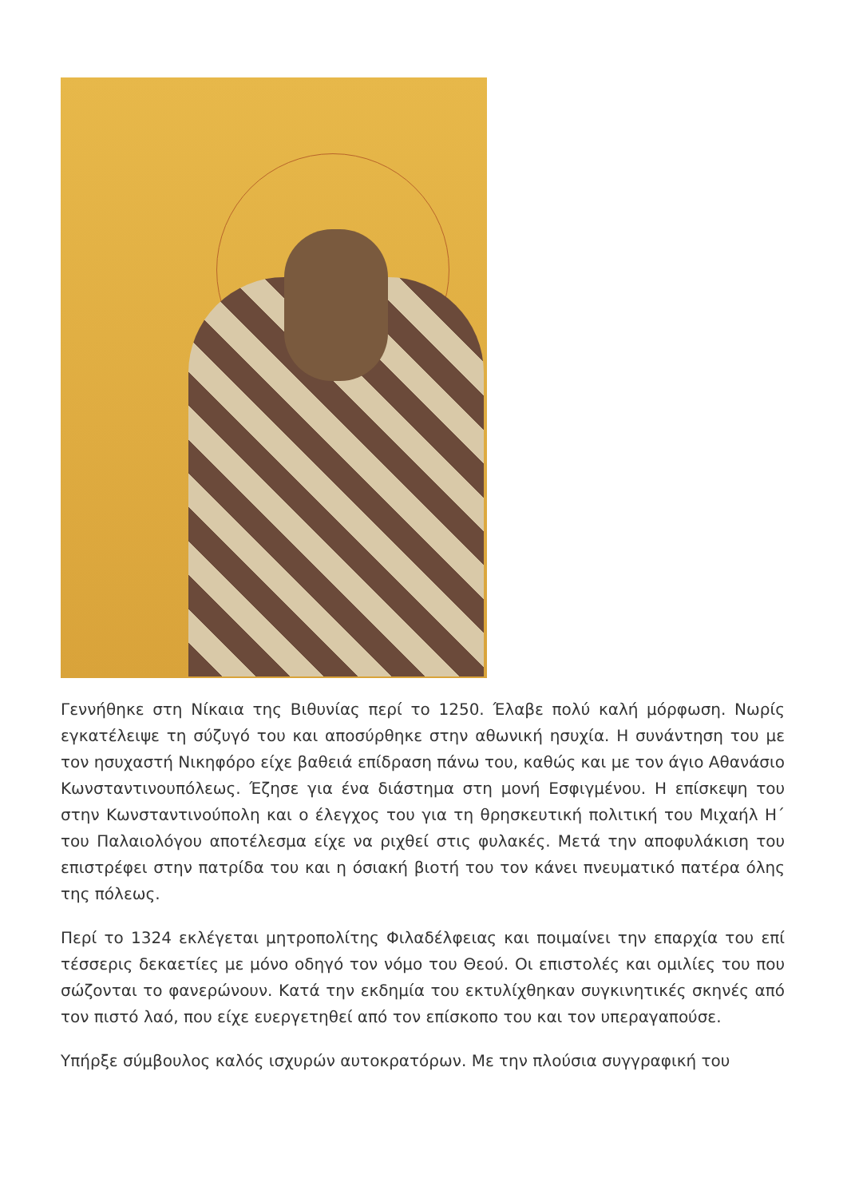Γεννήθηκε στη Νίκαια της Βιθυνίας περί το 1250. Έλαβε πολύ καλή μόρφωση. Νωρίς εγκατέλειψε τη σύζυγό του και αποσύρθηκε στην αθωνική ησυχία. Η συνάντηση του με τον ησυχαστή Νικηφόρο είχε βαθειά επίδραση πάνω του, καθώς και με τον άγιο Αθανάσιο Κωνσταντινουπόλεως. Έζησε για ένα διάστημα στη μονή Εσφιγμένου. Η επίσκεψη του στην Κωνσταντινούπολη και ο έλεγχος του για τη θρησκευτική πολιτική του Μιχαήλ Η΄ του Παλαιολόγου αποτέλεσμα είχε να ριχθεί στις φυλακές. Μετά την αποφυλάκιση του επιστρέφει στην πατρίδα του και η όσιακή βιοτή του τον κάνει πνευματικό πατέρα όλης της πόλεως.
Περί το 1324 εκλέγεται μητροπολίτης Φιλαδέλφειας και ποιμαίνει την επαρχία του επί τέσσερις δεκαετίες με μόνο οδηγό τον νόμο του Θεού. Οι επιστολές και ομιλίες του που σώζονται το φανερώνουν. Κατά την εκδημία του εκτυλίχθηκαν συγκινητικές σκηνές από τον πιστό λαό, που είχε ευεργετηθεί από τον επίσκοπο του και τον υπεραγαπούσε.
Υπήρξε σύμβουλος καλός ισχυρών αυτοκρατόρων. Με την πλούσια συγγραφική του